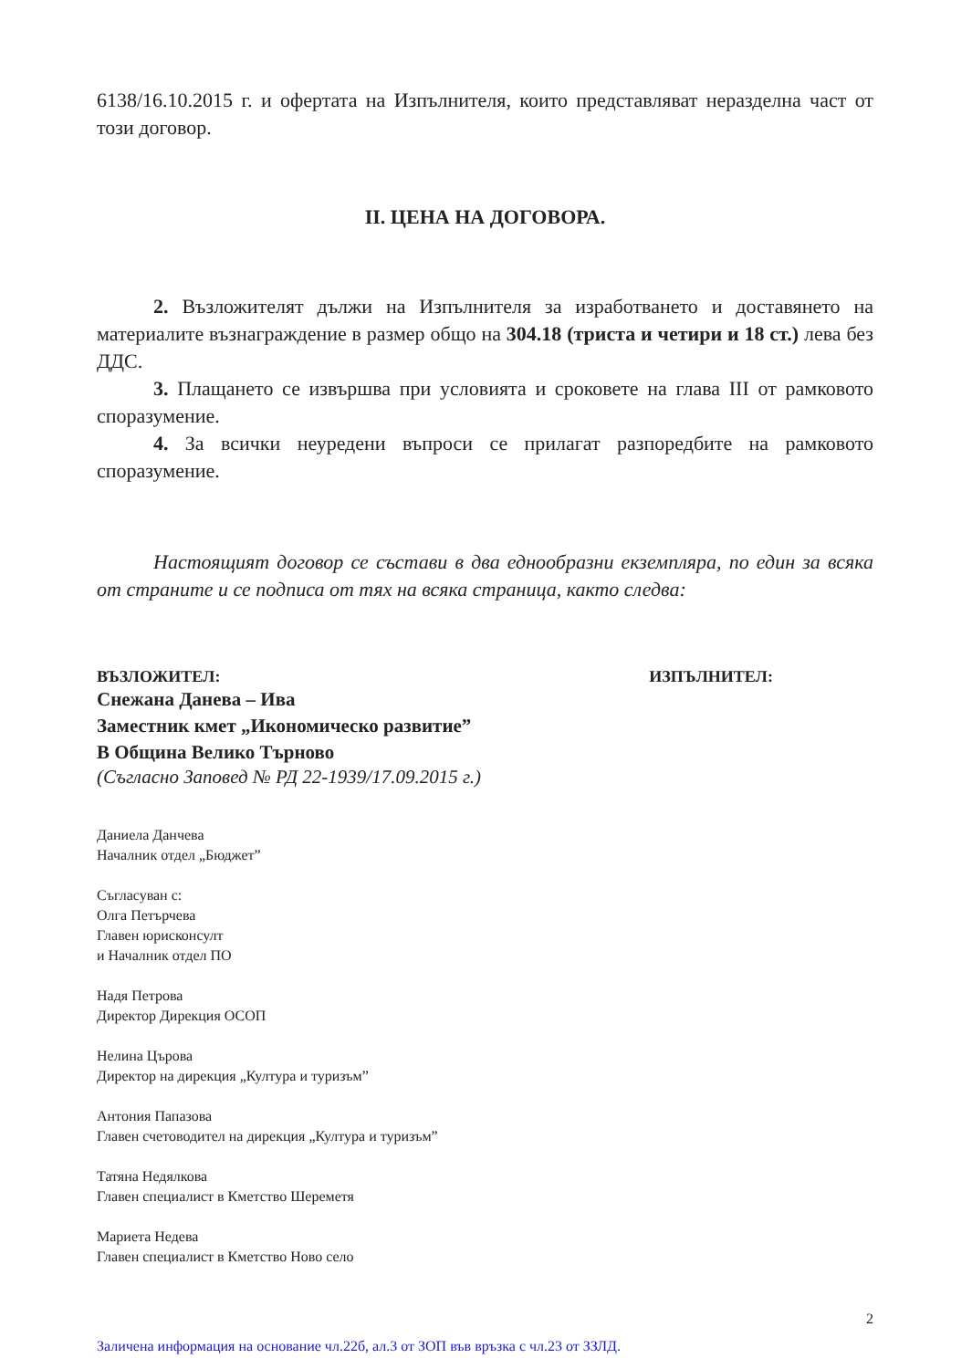6138/16.10.2015 г. и офертата на Изпълнителя, които представляват неразделна част от този договор.
II. ЦЕНА НА ДОГОВОРА.
2. Възложителят дължи на Изпълнителя за изработването и доставянето на материалите възнаграждение в размер общо на 304.18 (триста и четири и 18 ст.) лева без ДДС.
3. Плащането се извършва при условията и сроковете на глава III от рамковото споразумение.
4. За всички неуредени въпроси се прилагат разпоредбите на рамковото споразумение.
Настоящият договор се състави в два еднообразни екземпляра, по един за всяка от страните и се подписа от тях на всяка страница, както следва:
ВЪЗЛОЖИТЕЛ: ИЗПЪЛНИТЕЛ:
Снежана Данева – Ива
Заместник кмет „Икономическо развитие”
В Община Велико Търново
(Съгласно Заповед № РД 22-1939/17.09.2015 г.)
Даниела Данчева
Началник отдел „Бюджет”
Съгласуван с:
Олга Петърчева
Главен юрисконсулт
и Началник отдел ПО
Надя Петрова
Директор Дирекция ОСОП
Нелина Църова
Директор на дирекция „Култура и туризъм”
Антония Папазова
Главен счетоводител на дирекция „Култура и туризъм”
Татяна Недялкова
Главен специалист в Кметство Шереметя
Мариета Недева
Главен специалист в Кметство Ново село
2
Заличена информация на основание чл.22б, ал.3 от ЗОП във връзка с чл.23 от ЗЗЛД.